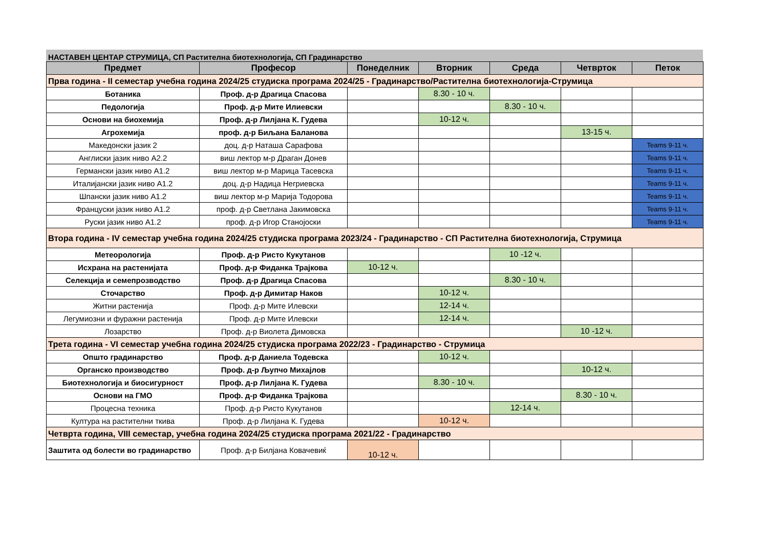НАСТАВЕН ЦЕНТАР СТРУМИЦА, СП Растителна биотехнологија, СП Градинарство
| Предмет | Професор | Понеделник | Вторник | Среда | Четврток | Петок |
| --- | --- | --- | --- | --- | --- | --- |
| Прва година - II семестар учебна година 2024/25 студиска програма 2024/25 - Градинарство/Растителна биотехнологија-Струмица | | | | | | |
| Ботаника | Проф. д-р Драгица Спасова | | 8.30 - 10 ч. | | | |
| Педологија | Проф. д-р Мите Илиевски | | | 8.30 - 10 ч. | | |
| Основи на биохемија | Проф. д-р Лилјана К. Гудева | | 10-12 ч. | | | |
| Агрохемија | проф. д-р Биљана Баланова | | | | 13-15 ч. | |
| Македонски јазик 2 | доц. д-р Наташа Сарафова | | | | | Teams 9-11 ч. |
| Англиски јазик ниво А2.2 | виш лектор м-р Драган Донев | | | | | Teams 9-11 ч. |
| Германски јазик ниво А1.2 | виш лектор м-р Марица Тасевска | | | | | Teams 9-11 ч. |
| Италијански јазик ниво А1.2 | доц. д-р Надица Негриевска | | | | | Teams 9-11 ч. |
| Шпански јазик ниво А1.2 | виш лектор м-р Марија Тодорова | | | | | Teams 9-11 ч. |
| Француски јазик ниво А1.2 | проф. д-р Светлана Јакимовска | | | | | Teams 9-11 ч. |
| Руски јазик ниво А1.2 | проф. д-р Игор Станојоски | | | | | Teams 9-11 ч. |
| Втора година - IV семестар учебна година 2024/25 студиска програма 2023/24 - Градинарство - СП Растителна биотехнологија, Струмица | | | | | | |
| Метеорологија | Проф. д-р Ристо Кукутанов | | | 10 -12 ч. | | |
| Исхрана на растенијата | Проф. д-р Фиданка Трајкова | 10-12 ч. | | | | |
| Селекција и семепрозводство | Проф. д-р Драгица Спасова | | | 8.30 - 10 ч. | | |
| Сточарство | Проф. д-р Димитар Наков | | 10-12 ч. | | | |
| Житни растенија | Проф. д-р Мите Илевски | | 12-14 ч. | | | |
| Легумиозни и фуражни растенија | Проф. д-р Мите Илевски | | 12-14 ч. | | | |
| Лозарство | Проф. д-р Виолета Димовска | | | | 10 -12 ч. | |
| Трета година - VI семестар учебна година 2024/25 студиска програма 2022/23 - Градинарство - Струмица | | | | | | |
| Општо градинарство | Проф. д-р Даниела Тодевска | | 10-12 ч. | | | |
| Органско производство | Проф. д-р Љупчо Михајлов | | | | 10-12 ч. | |
| Биотехнологија и биосигурност | Проф. д-р Лилјана К. Гудева | | 8.30 - 10 ч. | | | |
| Основи на ГМО | Проф. д-р Фиданка Трајкова | | | | 8.30 - 10 ч. | |
| Процесна техника | Проф. д-р Ристо Кукутанов | | | 12-14 ч. | | |
| Култура на растителни ткива | Проф. д-р Лилјана К. Гудева | | 10-12 ч. | | | |
| Четврта година, VIII семестар, учебна година 2024/25 студиска програма 2021/22 - Градинарство | | | | | | |
| Заштита од болести во градинарство | Проф. д-р Билјана Ковачевиќ | 10-12 ч. | | | | |